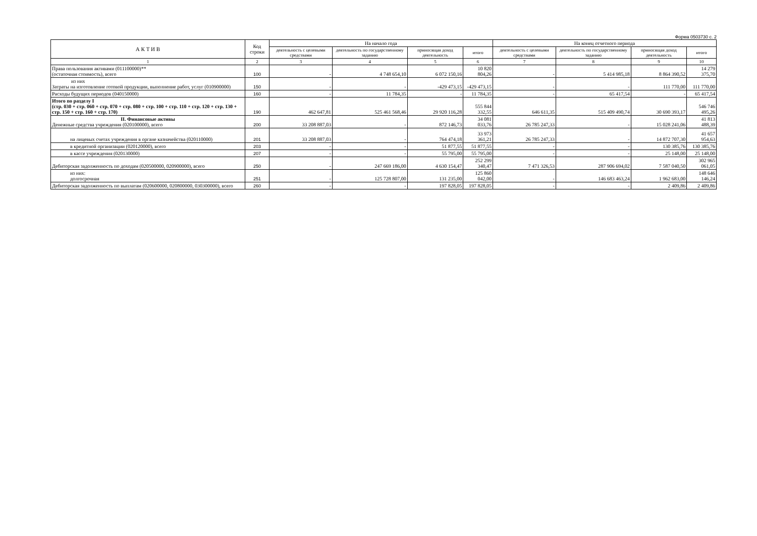Форма 0503730 с. 2
| А К Т И В | Код строки | На начало года | | | | На конец отчетного периода | | | |
| --- | --- | --- | --- | --- | --- | --- | --- | --- | --- |
| | | деятельность с целевыми средствами | деятельность по государственному заданию | приносящая доход деятельность | итого | деятельность с целевыми средствами | деятельность по государственному заданию | приносящая доход деятельность | итого |
| 1 | 2 | 3 | 4 | 5 | 6 | 7 | 8 | 9 | 10 |
| Права пользования активами (011100000)** (остаточная стоимость), всего | 100 | - | 4 748 654,10 | 6 072 150,16 | 10 820 804,26 | - | 5 414 985,18 | 8 864 390,52 | 14 279 375,70 |
| из них Затраты на изготовление готовой продукции, выполнение работ, услуг (010900000) | 150 | - | - | -429 473,15 | -429 473,15 | - | - | 111 770,00 | 111 770,00 |
| Расходы будущих периодов (040150000) | 160 | - | 11 784,35 | - | 11 784,35 | - | 65 417,54 | - | 65 417,54 |
| Итого по разделу I (стр. 030 + стр. 060 + стр. 070 + стр. 080 + стр. 100 + стр. 110 + стр. 120 + стр. 130 + стр. 150 + стр. 160 + стр. 170) | 190 | 462 647,81 | 525 461 568,46 | 29 920 116,28 | 555 844 332,55 | 646 611,35 | 515 409 490,74 | 30 690 393,17 | 546 746 495,26 |
| II. Финансовые активы Денежные средства учреждения (020100000), всего | 200 | 33 208 887,03 | - | 872 146,73 | 34 081 033,76 | 26 785 247,33 | - | 15 028 241,06 | 41 813 488,39 |
| на лицевых счетах учреждения в органе казначейства (020110000) | 201 | 33 208 887,03 | - | 764 474,18 | 33 973 361,21 | 26 785 247,33 | - | 14 872 707,30 | 41 657 954,63 |
| в кредитной организации (020120000), всего | 203 | - | - | 51 877,55 | 51 877,55 | - | - | 130 385,76 | 130 385,76 |
| в кассе учреждения (020130000) | 207 | - | - | 55 795,00 | 55 795,00 | - | - | 25 148,00 | 25 148,00 |
| Дебиторская задолженность по доходам (020500000, 020900000), всего | 250 | - | 247 669 186,00 | 4 630 154,47 | 252 299 340,47 | 7 471 326,53 | 287 906 694,02 | 7 587 040,50 | 302 965 061,05 |
| из них: долгосрочная | 251 | - | 125 728 807,00 | 131 235,00 | 125 860 042,00 | - | 146 683 463,24 | 1 962 683,00 | 148 646 146,24 |
| Дебиторская задолженность по выплатам (020600000, 020800000, 030300000), всего | 260 | - | - | 197 828,05 | 197 828,05 | - | - | 2 409,86 | 2 409,86 |